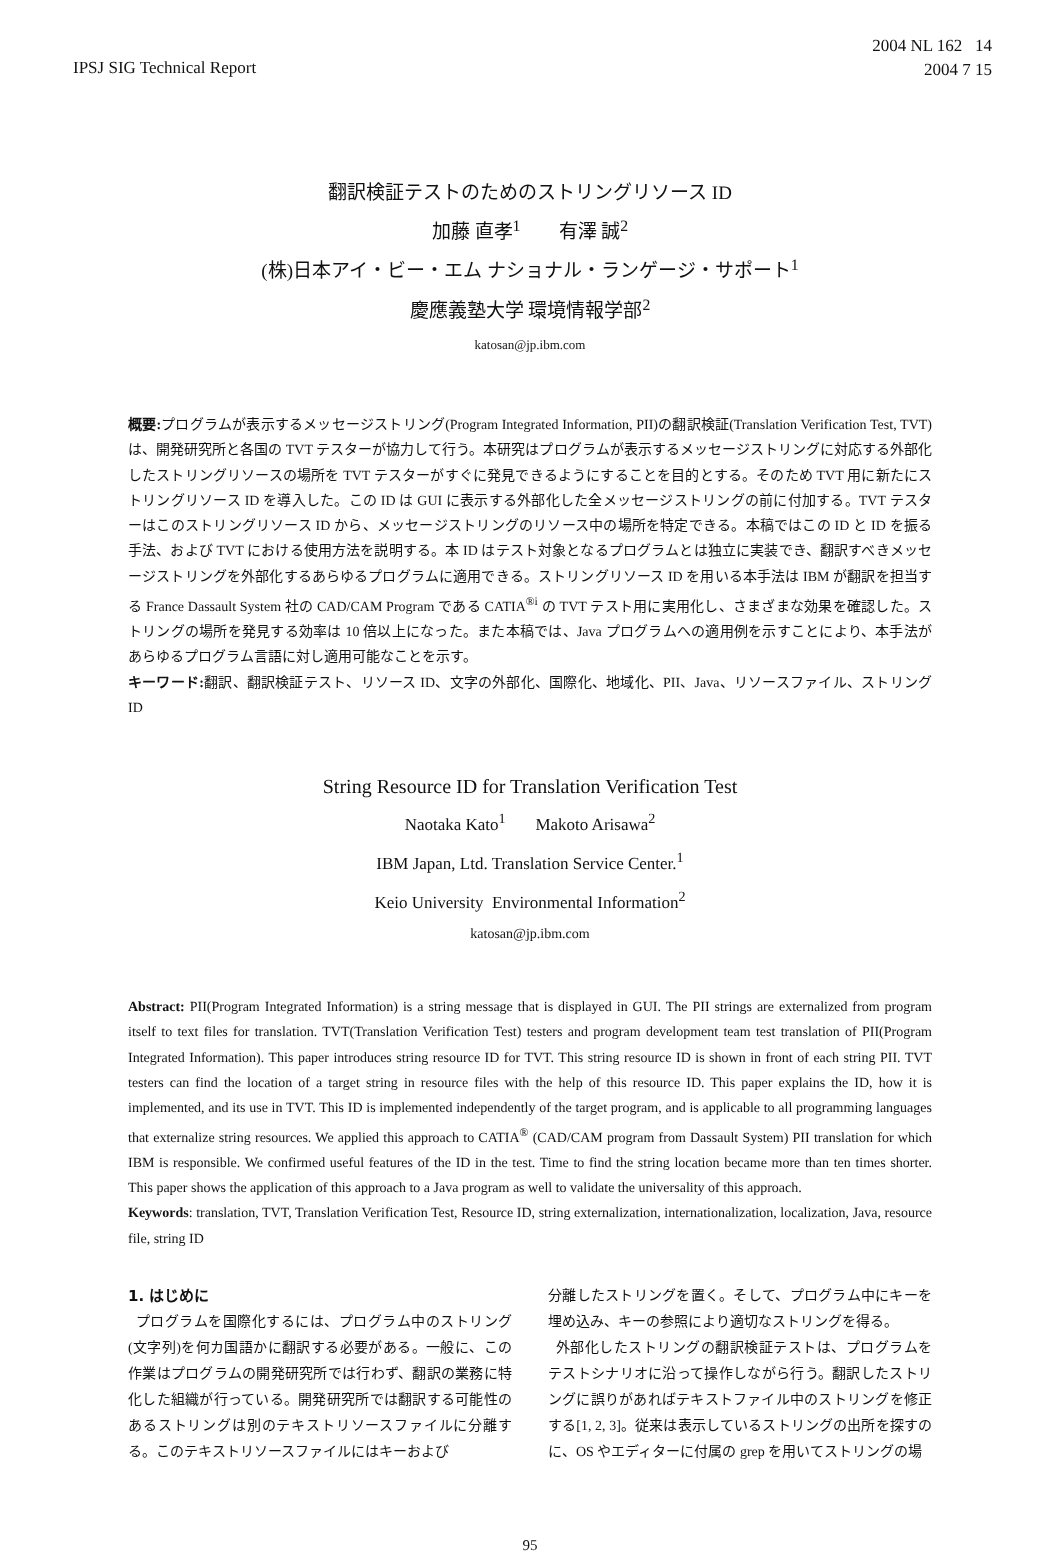IPSJ SIG Technical Report
2004 NL 162 14
2004 7 15
翻訳検証テストのためのストリングリソース ID
加藤 直孝<sup>1</sup> 有澤 誠<sup>2</sup>
(株)日本アイ・ビー・エム ナショナル・ランゲージ・サポート<sup>1</sup>
慶應義塾大学 環境情報学部<sup>2</sup>
katosan@jp.ibm.com
概要: プログラムが表示するメッセージストリング(Program Integrated Information, PII)の翻訳検証(Translation Verification Test, TVT)は、開発研究所と各国の TVT テスターが協力して行う。本研究はプログラムが表示するメッセージストリングに対応する外部化したストリングリソースの場所を TVT テスターがすぐに発見できるようにすることを目的とする。そのため TVT 用に新たにストリングリソース ID を導入した。この ID は GUI に表示する外部化した全メッセージストリングの前に付加する。TVT テスターはこのストリングリソース ID から、メッセージストリングのリソース中の場所を特定できる。本稿ではこの ID と ID を振る手法、および TVT における使用方法を説明する。本 ID はテスト対象となるプログラムとは独立に実装でき、翻訳すべきメッセージストリングを外部化するあらゆるプログラムに適用できる。ストリングリソース ID を用いる本手法は IBM が翻訳を担当する France Dassault System 社の CAD/CAM Program である CATIA<sup>®i</sup> の TVT テスト用に実用化し、さまざまな効果を確認した。ストリングの場所を発見する効率は 10 倍以上になった。また本稿では、Java プログラムへの適用例を示すことにより、本手法があらゆるプログラム言語に対し適用可能なことを示す。
キーワード: 翻訳、翻訳検証テスト、リソース ID、文字の外部化、国際化、地域化、PII、Java、リソースファイル、ストリング ID
String Resource ID for Translation Verification Test
Naotaka Kato<sup>1</sup> Makoto Arisawa<sup>2</sup>
IBM Japan, Ltd. Translation Service Center.<sup>1</sup>
Keio University Environmental Information<sup>2</sup>
katosan@jp.ibm.com
Abstract: PII(Program Integrated Information) is a string message that is displayed in GUI. The PII strings are externalized from program itself to text files for translation. TVT(Translation Verification Test) testers and program development team test translation of PII(Program Integrated Information). This paper introduces string resource ID for TVT. This string resource ID is shown in front of each string PII. TVT testers can find the location of a target string in resource files with the help of this resource ID. This paper explains the ID, how it is implemented, and its use in TVT. This ID is implemented independently of the target program, and is applicable to all programming languages that externalize string resources. We applied this approach to CATIA<sup>®</sup> (CAD/CAM program from Dassault System) PII translation for which IBM is responsible. We confirmed useful features of the ID in the test. Time to find the string location became more than ten times shorter. This paper shows the application of this approach to a Java program as well to validate the universality of this approach.
Keywords: translation, TVT, Translation Verification Test, Resource ID, string externalization, internationalization, localization, Java, resource file, string ID
1. はじめに
プログラムを国際化するには、プログラム中のストリング(文字列)を何カ国語かに翻訳する必要がある。一般に、この作業はプログラムの開発研究所では行わず、翻訳の業務に特化した組織が行っている。開発研究所では翻訳する可能性のあるストリングは別のテキストリソースファイルに分離する。このテキストリソースファイルにはキーおよび
分離したストリングを置く。そして、プログラム中にキーを埋め込み、キーの参照により適切なストリングを得る。
外部化したストリングの翻訳検証テストは、プログラムをテストシナリオに沿って操作しながら行う。翻訳したストリングに誤りがあればテキストファイル中のストリングを修正する[1, 2, 3]。従来は表示しているストリングの出所を探すのに、OS やエディターに付属の grep を用いてストリングの場
95